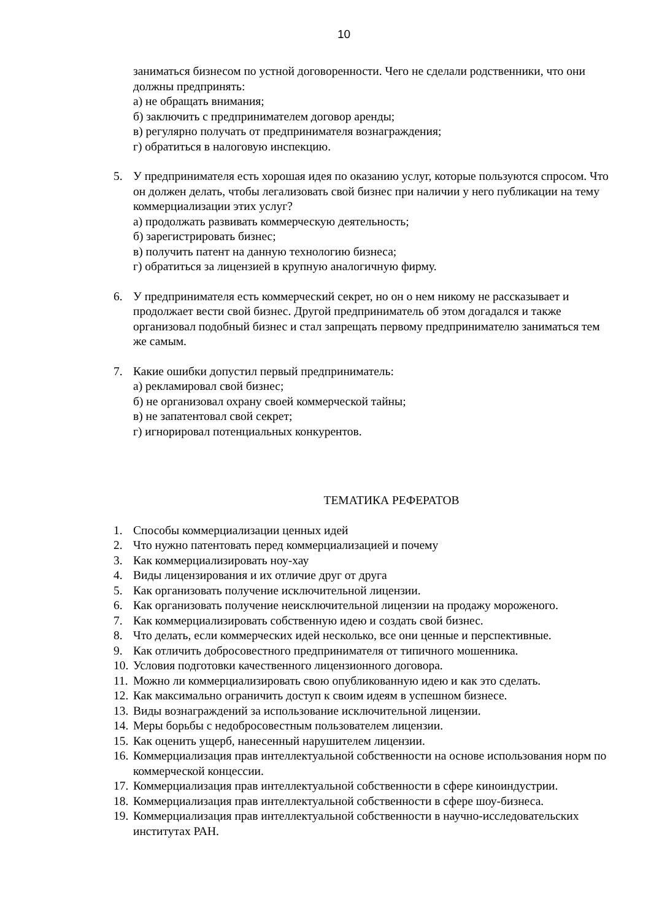10
заниматься бизнесом по устной договоренности. Чего не сделали родственники, что они должны предпринять:
а) не обращать внимания;
б) заключить с предпринимателем договор аренды;
в) регулярно получать от предпринимателя вознаграждения;
г) обратиться в налоговую инспекцию.
5. У предпринимателя есть хорошая идея по оказанию услуг, которые пользуются спросом. Что он должен делать, чтобы легализовать свой бизнес при наличии у него публикации на тему коммерциализации этих услуг?
а) продолжать развивать коммерческую деятельность;
б) зарегистрировать бизнес;
в) получить патент на данную технологию бизнеса;
г) обратиться за лицензией в крупную аналогичную фирму.
6. У предпринимателя есть коммерческий секрет, но он о нем никому не рассказывает и продолжает вести свой бизнес. Другой предприниматель об этом догадался и также организовал подобный бизнес и стал запрещать первому предпринимателю заниматься тем же самым.
7. Какие ошибки допустил первый предприниматель:
а) рекламировал свой бизнес;
б) не организовал охрану своей коммерческой тайны;
в) не запатентовал свой секрет;
г) игнорировал потенциальных конкурентов.
ТЕМАТИКА РЕФЕРАТОВ
1. Способы коммерциализации ценных идей
2. Что нужно патентовать перед коммерциализацией и почему
3. Как коммерциализировать ноу-хау
4. Виды лицензирования и их отличие друг от друга
5. Как организовать получение исключительной лицензии.
6. Как организовать получение неисключительной лицензии на продажу мороженого.
7. Как коммерциализировать собственную идею и создать свой бизнес.
8. Что делать, если коммерческих идей несколько, все они ценные и перспективные.
9. Как отличить добросовестного предпринимателя от типичного мошенника.
10. Условия подготовки качественного лицензионного договора.
11. Можно ли коммерциализировать свою опубликованную идею и как это сделать.
12. Как максимально ограничить доступ к своим идеям в успешном бизнесе.
13. Виды вознаграждений за использование исключительной лицензии.
14. Меры борьбы с недобросовестным пользователем лицензии.
15. Как оценить ущерб, нанесенный нарушителем лицензии.
16. Коммерциализация прав интеллектуальной собственности на основе использования норм по коммерческой концессии.
17. Коммерциализация прав интеллектуальной собственности в сфере киноиндустрии.
18. Коммерциализация прав интеллектуальной собственности в сфере шоу-бизнеса.
19. Коммерциализация прав интеллектуальной собственности в научно-исследовательских институтах РАН.